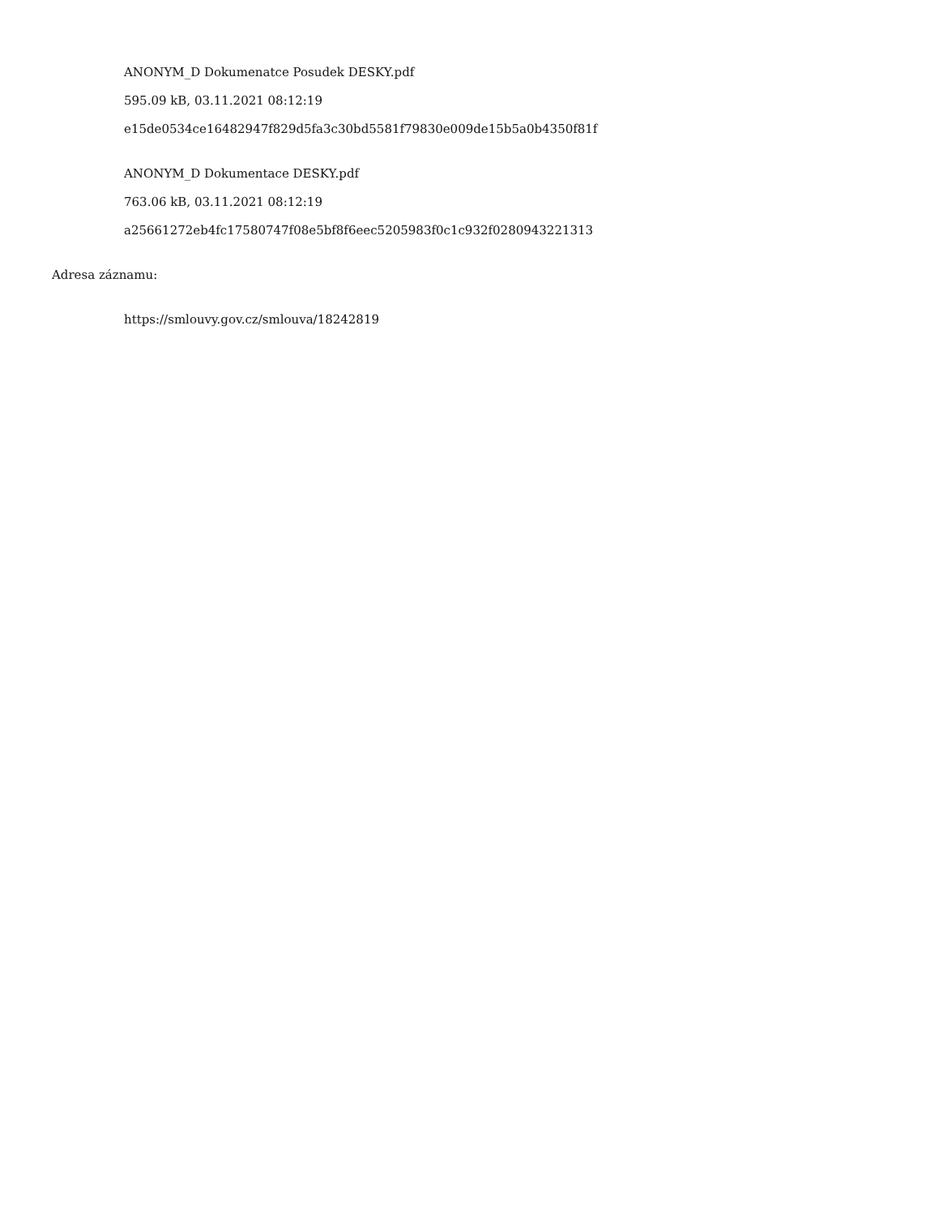ANONYM_D Dokumenatce Posudek DESKY.pdf
595.09 kB, 03.11.2021 08:12:19
e15de0534ce16482947f829d5fa3c30bd5581f79830e009de15b5a0b4350f81f
ANONYM_D Dokumentace DESKY.pdf
763.06 kB, 03.11.2021 08:12:19
a25661272eb4fc17580747f08e5bf8f6eec5205983f0c1c932f0280943221313
Adresa záznamu:
https://smlouvy.gov.cz/smlouva/18242819